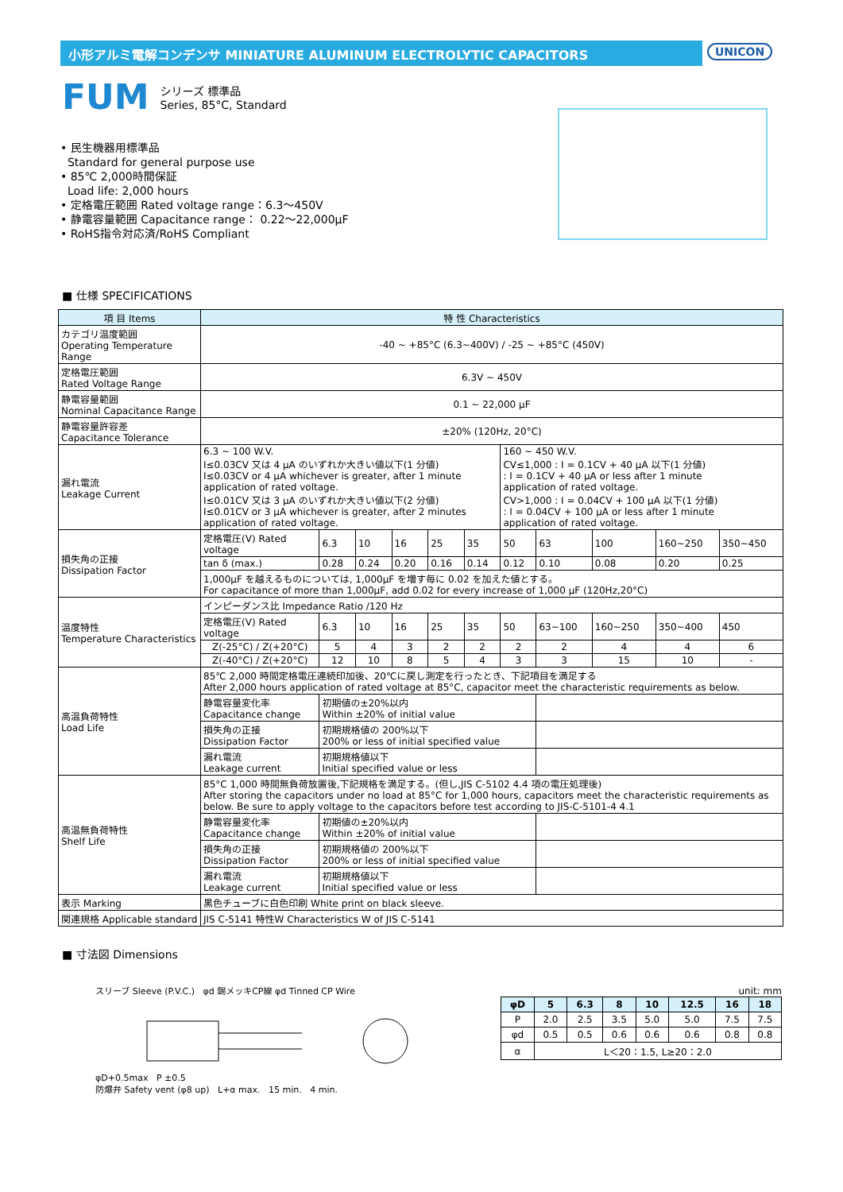小形アルミ電解コンデンサ MINIATURE ALUMINUM ELECTROLYTIC CAPACITORS
UNICON
FUM
シリーズ 標準品
Series, 85°C, Standard
• 民生機器用標準品
Standard for general purpose use
• 85℃ 2,000時間保証
Load life: 2,000 hours
• 定格電圧範囲 Rated voltage range：6.3～450V
• 静電容量範囲 Capacitance range： 0.22～22,000μF
• RoHS指令対応済/RoHS Compliant
■ 仕様 SPECIFICATIONS
| 項 目 Items | 特 性 Characteristics | | | | | | | | | | |
| --- | --- | --- | --- | --- | --- | --- | --- | --- | --- | --- | --- |
| カテゴリ温度範囲 Operating Temperature Range | -40 ~ +85°C (6.3~400V) / -25 ~ +85°C (450V) | | | | | | | | | | |
| 定格電圧範囲 Rated Voltage Range | 6.3V ~ 450V | | | | | | | | | | |
| 静電容量範囲 Nominal Capacitance Range | 0.1 ~ 22,000 μF | | | | | | | | | | |
| 静電容量許容差 Capacitance Tolerance | ±20% (120Hz, 20°C) | | | | | | | | | | |
| 漏れ電流 Leakage Current | 6.3 ~ 100 W.V. I≤0.03CV 又は 4 μA のいずれか大きい値以下(1 分値) I≤0.03CV or 4 μA whichever is greater, after 1 minute application of rated voltage. I≤0.01CV 又は 3 μA のいずれか大きい値以下(2 分値) I≤0.01CV or 3 μA whichever is greater, after 2 minutes application of rated voltage. | | | | | | 160 ~ 450 W.V. CV≤1,000 : I = 0.1CV + 40 μA 以下(1 分値) : I = 0.1CV + 40 μA or less after 1 minute application of rated voltage. CV>1,000 : I = 0.04CV + 100 μA 以下(1 分値) : I = 0.04CV + 100 μA or less after 1 minute application of rated voltage. | | | | |
| 損失角の正接 Dissipation Factor | 定格電圧(V) Rated voltage | 6.3 | 10 | 16 | 25 | 35 | 50 | 63 | 100 | 160~250 | 350~450 |
| | tan δ (max.) | 0.28 | 0.24 | 0.20 | 0.16 | 0.14 | 0.12 | 0.10 | 0.08 | 0.20 | 0.25 |
| | 1,000μF を越えるものについては, 1,000μF を増す毎に 0.02 を加えた値とする。 For capacitance of more than 1,000μF, add 0.02 for every increase of 1,000 μF (120Hz,20°C) | | | | | | | | | | |
| 温度特性 Temperature Characteristics | インピーダンス比 Impedance Ratio /120 Hz | | | | | | | | | | |
| | 定格電圧(V) Rated voltage | 6.3 | 10 | 16 | 25 | 35 | 50 | 63~100 | 160~250 | 350~400 | 450 |
| | Z(-25°C) / Z(+20°C) | 5 | 4 | 3 | 2 | 2 | 2 | 2 | 4 | 4 | 6 |
| | Z(-40°C) / Z(+20°C) | 12 | 10 | 8 | 5 | 4 | 3 | 3 | 15 | 10 | - |
| 高温負荷特性 Load Life | 85℃ 2,000 時間定格電圧連続印加後、20℃に戻し測定を行ったとき、下記項目を満足する After 2,000 hours application of rated voltage at 85°C, capacitor meet the characteristic requirements as below. | | | | | | | | | | |
| | 静電容量変化率 Capacitance change | 初期値の±20%以内 Within ±20% of initial value | | | | | | | | | |
| | 損失角の正接 Dissipation Factor | 初期規格値の 200%以下 200% or less of initial specified value | | | | | | | | | |
| | 漏れ電流 Leakage current | 初期規格値以下 Initial specified value or less | | | | | | | | | |
| 高温無負荷特性 Shelf Life | 85°C 1,000 時間無負荷放置後,下記規格を満足する。(但し,JIS C-5102 4.4 項の電圧処理後) After storing the capacitors under no load at 85°C for 1,000 hours, capacitors meet the characteristic requirements as below. Be sure to apply voltage to the capacitors before test according to JIS-C-5101-4 4.1 | | | | | | | | | | |
| | 静電容量変化率 Capacitance change | 初期値の±20%以内 Within ±20% of initial value | | | | | | | | | |
| | 損失角の正接 Dissipation Factor | 初期規格値の 200%以下 200% or less of initial specified value | | | | | | | | | |
| | 漏れ電流 Leakage current | 初期規格値以下 Initial specified value or less | | | | | | | | | |
| 表示 Marking | 黒色チューブに白色印刷 White print on black sleeve. | | | | | | | | | | |
| 関連規格 Applicable standard | JIS C-5141 特性W Characteristics W of JIS C-5141 | | | | | | | | | | |
■ 寸法図 Dimensions
スリーブ Sleeve (P.V.C.) φd 錫メッキCP線 φd Tinned CP Wire
φD+0.5max P ±0.5
防爆弁 Safety vent (φ8 up) L+α max. 15 min. 4 min.
unit: mm
| φD | 5 | 6.3 | 8 | 10 | 12.5 | 16 | 18 |
| --- | --- | --- | --- | --- | --- | --- | --- |
| P | 2.0 | 2.5 | 3.5 | 5.0 | 5.0 | 7.5 | 7.5 |
| φd | 0.5 | 0.5 | 0.6 | 0.6 | 0.6 | 0.8 | 0.8 |
| α | L＜20：1.5, L≥20：2.0 | | | | | | |